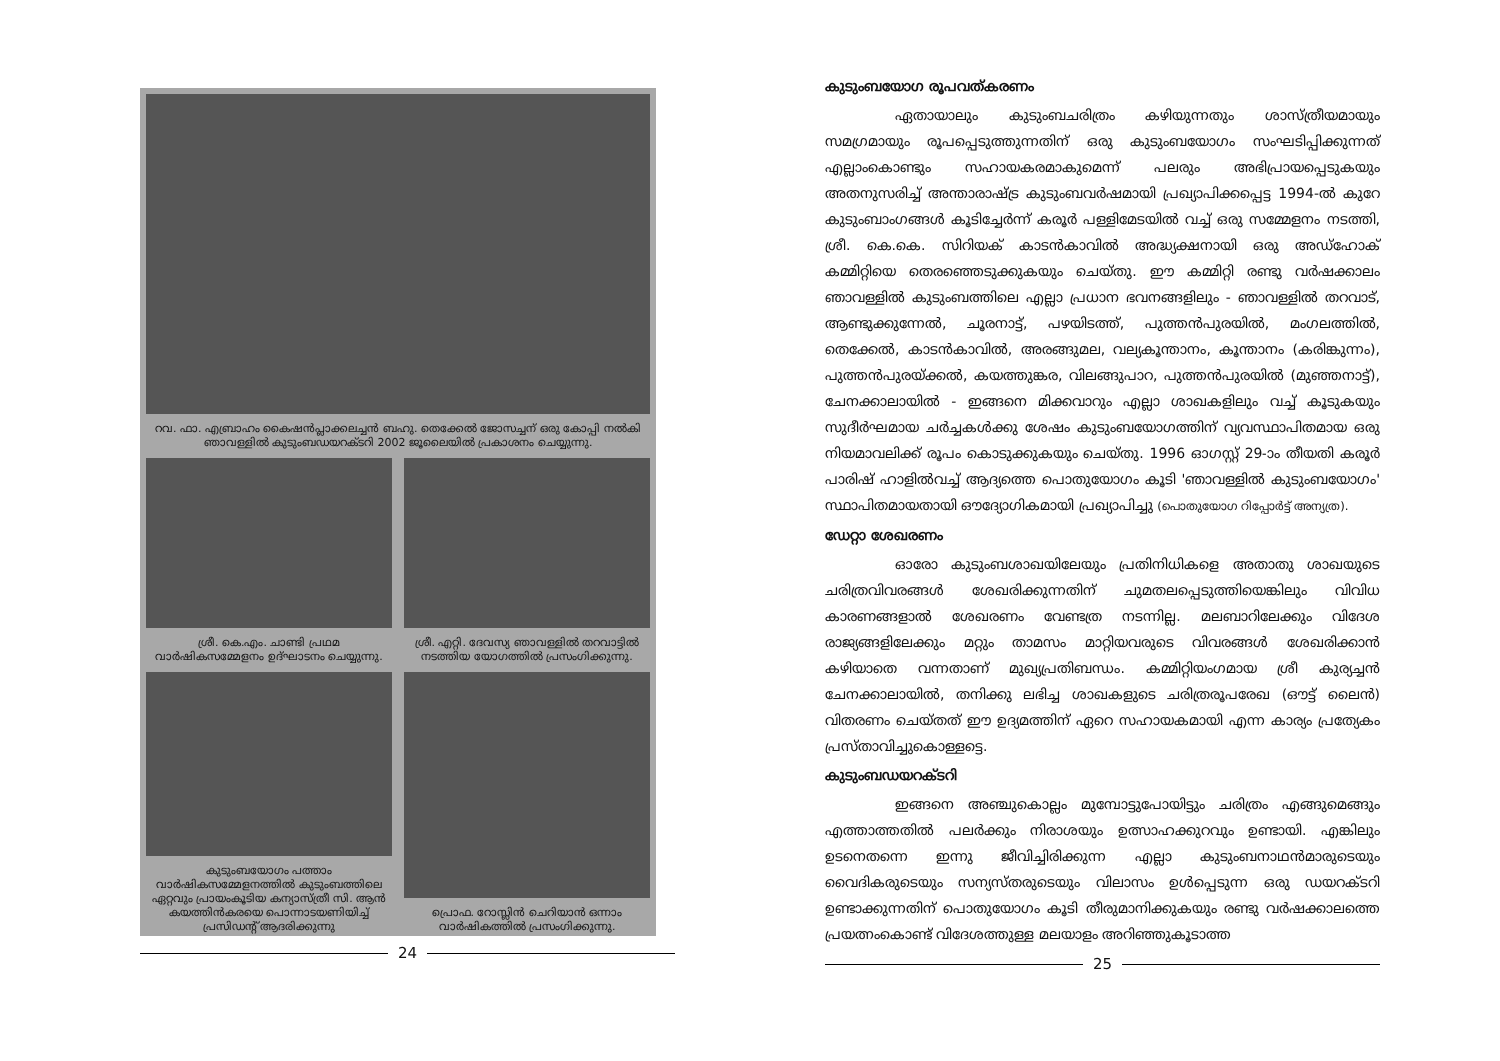റവ. ഫാ. എബ്രാഹം കൈഷൻപ്ലാക്കലച്ചൻ ബഹു. തെക്കേൽ ജോസച്ചന് ഒരു കോപ്പി നൽകി ഞാവള്ളിൽ കുടുംബഡയറക്ടറി 2002 ജൂലൈയിൽ പ്രകാശനം ചെയ്യുന്നു.
ശ്രീ. കെ.എം. ചാണ്ടി പ്രഥമ വാർഷികസമ്മേളനം ഉദ്ഘാടനം ചെയ്യുന്നു.
കുടുംബയോഗം പത്താം വാർഷികസമ്മേളനത്തിൽ കുടുംബത്തിലെ ഏറ്റവും പ്രായംകൂടിയ കന്യാസ്ത്രീ സി. ആൻ കയത്തിൻകരയെ പൊന്നാടയണിയിച്ച് പ്രസിഡന്റ് ആദരിക്കുന്നു
ശ്രീ. എറ്റി. ദേവസ്യ ഞാവള്ളിൽ തറവാട്ടിൽ നടത്തിയ യോഗത്തിൽ പ്രസംഗിക്കുന്നു.
പ്രൊഫ. റോസ്ലിൻ ചെറിയാൻ ഒന്നാം വാർഷികത്തിൽ പ്രസംഗിക്കുന്നു.
24
കുടുംബയോഗ രൂപവത്കരണം
ഏതായാലും കുടുംബചരിത്രം കഴിയുന്നതും ശാസ്ത്രീയമായും സമഗ്രമായും രൂപപ്പെടുത്തുന്നതിന് ഒരു കുടുംബയോഗം സംഘടിപ്പിക്കുന്നത് എല്ലാംകൊണ്ടും സഹായകരമാകുമെന്ന് പലരും അഭിപ്രായപ്പെടുകയും അതനുസരിച്ച് അന്താരാഷ്ട്ര കുടുംബവർഷമായി പ്രഖ്യാപിക്കപ്പെട്ട 1994-ൽ കുറേ കുടുംബാംഗങ്ങൾ കൂടിച്ചേർന്ന് കരൂർ പള്ളിമേടയിൽ വച്ച് ഒരു സമ്മേളനം നടത്തി, ശ്രീ. കെ.കെ. സിറിയക് കാടൻകാവിൽ അദ്ധ്യക്ഷനായി ഒരു അഡ്ഹോക് കമ്മിറ്റിയെ തെരഞ്ഞെടുക്കുകയും ചെയ്തു. ഈ കമ്മിറ്റി രണ്ടു വർഷക്കാലം ഞാവള്ളിൽ കുടുംബത്തിലെ എല്ലാ പ്രധാന ഭവനങ്ങളിലും - ഞാവള്ളിൽ തറവാട്, ആണ്ടുക്കുന്നേൽ, ചൂരനാട്ട്, പഴയിടത്ത്, പുത്തൻപുരയിൽ, മംഗലത്തിൽ, തെക്കേൽ, കാടൻകാവിൽ, അരങ്ങുമല, വല്യകൂന്താനം, കൂന്താനം (കരിങ്കുന്നം), പുത്തൻപുരയ്ക്കൽ, കയത്തുങ്കര, വിലങ്ങുപാറ, പുത്തൻപുരയിൽ (മുഞ്ഞനാട്ട്), ചേനക്കാലായിൽ - ഇങ്ങനെ മിക്കവാറും എല്ലാ ശാഖകളിലും വച്ച് കൂടുകയും സുദീർഘമായ ചർച്ചകൾക്കു ശേഷം കുടുംബയോഗത്തിന് വ്യവസ്ഥാപിതമായ ഒരു നിയമാവലിക്ക് രൂപം കൊടുക്കുകയും ചെയ്തു. 1996 ഓഗസ്റ്റ് 29-ാം തീയതി കരൂർ പാരിഷ് ഹാളിൽവച്ച് ആദ്യത്തെ പൊതുയോഗം കൂടി 'ഞാവള്ളിൽ കുടുംബയോഗം' സ്ഥാപിതമായതായി ഔദ്യോഗികമായി പ്രഖ്യാപിച്ചു (പൊതുയോഗ റിപ്പോർട്ട് അന്യത്ര).
ഡേറ്റാ ശേഖരണം
ഓരോ കുടുംബശാഖയിലേയും പ്രതിനിധികളെ അതാതു ശാഖയുടെ ചരിത്രവിവരങ്ങൾ ശേഖരിക്കുന്നതിന് ചുമതലപ്പെടുത്തിയെങ്കിലും വിവിധ കാരണങ്ങളാൽ ശേഖരണം വേണ്ടത്ര നടന്നില്ല. മലബാറിലേക്കും വിദേശ രാജ്യങ്ങളിലേക്കും മറ്റും താമസം മാറ്റിയവരുടെ വിവരങ്ങൾ ശേഖരിക്കാൻ കഴിയാതെ വന്നതാണ് മുഖ്യപ്രതിബന്ധം. കമ്മിറ്റിയംഗമായ ശ്രീ കുര്യച്ചൻ ചേനക്കാലായിൽ, തനിക്കു ലഭിച്ച ശാഖകളുടെ ചരിത്രരൂപരേഖ (ഔട്ട് ലൈൻ) വിതരണം ചെയ്തത് ഈ ഉദ്യമത്തിന് ഏറെ സഹായകമായി എന്ന കാര്യം പ്രത്യേകം പ്രസ്താവിച്ചുകൊള്ളട്ടെ.
കുടുംബഡയറക്ടറി
ഇങ്ങനെ അഞ്ചുകൊല്ലം മുമ്പോട്ടുപോയിട്ടും ചരിത്രം എങ്ങുമെങ്ങും എത്താത്തതിൽ പലർക്കും നിരാശയും ഉത്സാഹക്കുറവും ഉണ്ടായി. എങ്കിലും ഉടനെതന്നെ ഇന്നു ജീവിച്ചിരിക്കുന്ന എല്ലാ കുടുംബനാഥൻമാരുടെയും വൈദികരുടെയും സന്യസ്തരുടെയും വിലാസം ഉൾപ്പെടുന്ന ഒരു ഡയറക്ടറി ഉണ്ടാക്കുന്നതിന് പൊതുയോഗം കൂടി തീരുമാനിക്കുകയും രണ്ടു വർഷക്കാലത്തെ പ്രയത്നംകൊണ്ട് വിദേശത്തുള്ള മലയാളം അറിഞ്ഞുകൂടാത്ത
25